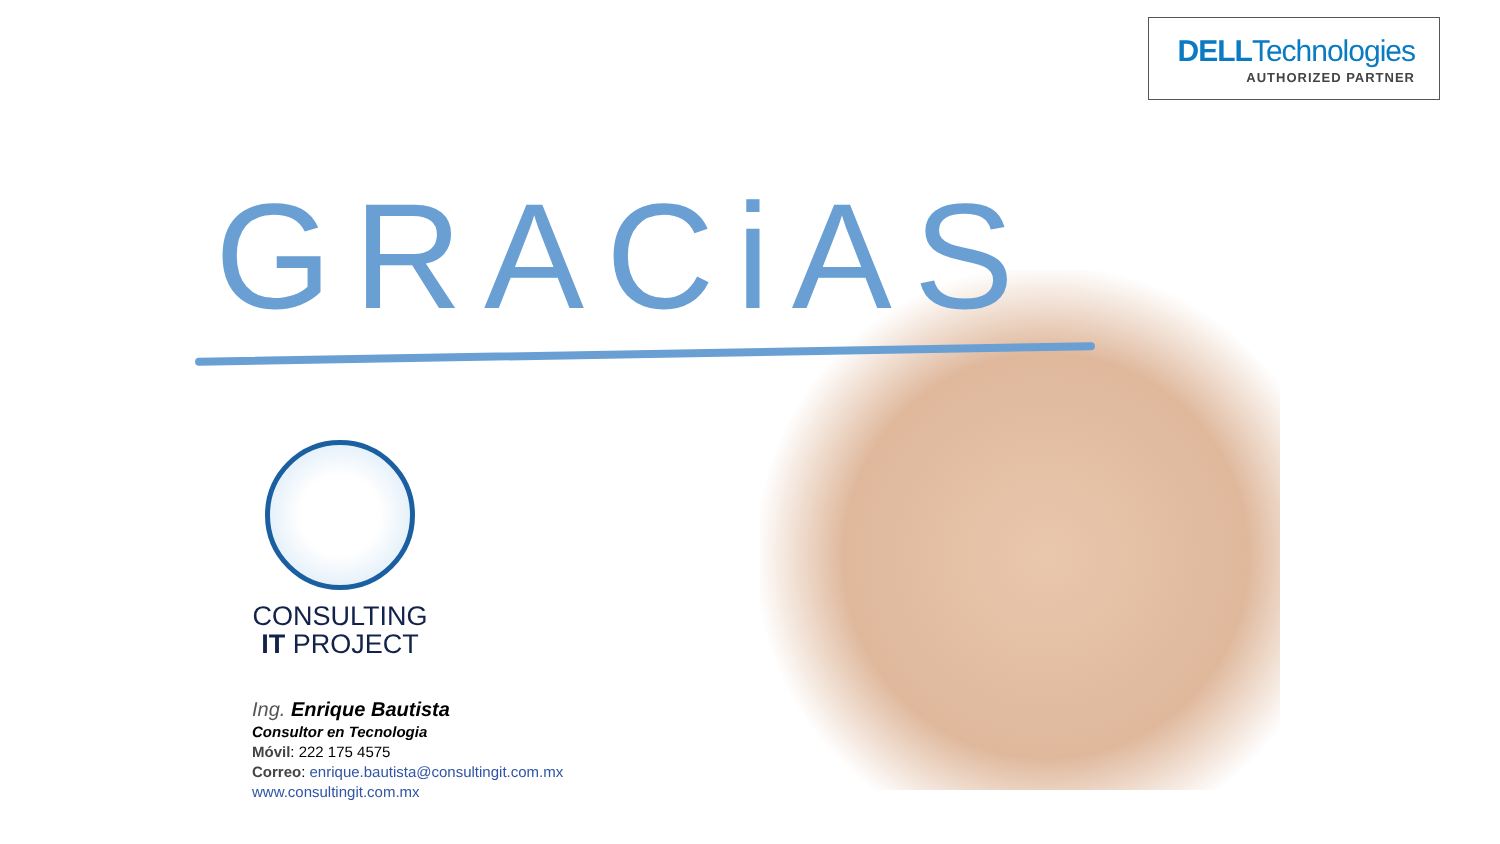DELLTechnologies
AUTHORIZED PARTNER
GRACiAS
CONSULTING
IT PROJECT
Ing. Enrique Bautista
Consultor en Tecnologia
Móvil: 222 175 4575
Correo: enrique.bautista@consultingit.com.mx
www.consultingit.com.mx